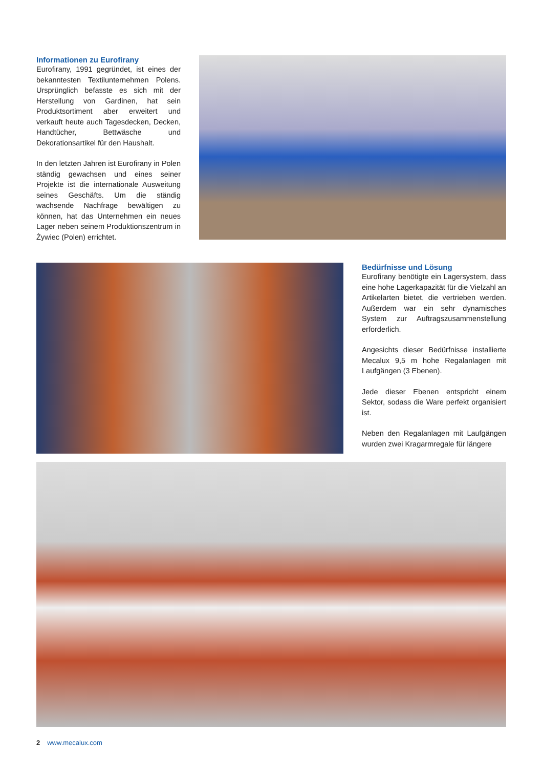Informationen zu Eurofirany
Eurofirany, 1991 gegründet, ist eines der bekanntesten Textilunternehmen Polens. Ursprünglich befasste es sich mit der Herstellung von Gardinen, hat sein Produktsortiment aber erweitert und verkauft heute auch Tagesdecken, Decken, Handtücher, Bettwäsche und Dekorationsartikel für den Haushalt.
In den letzten Jahren ist Eurofirany in Polen ständig gewachsen und eines seiner Projekte ist die internationale Ausweitung seines Geschäfts. Um die ständig wachsende Nachfrage bewältigen zu können, hat das Unternehmen ein neues Lager neben seinem Produktionszentrum in Żywiec (Polen) errichtet.
Bedürfnisse und Lösung
Eurofirany benötigte ein Lagersystem, dass eine hohe Lagerkapazität für die Vielzahl an Artikelarten bietet, die vertrieben werden. Außerdem war ein sehr dynamisches System zur Auftragszusammenstellung erforderlich.
Angesichts dieser Bedürfnisse installierte Mecalux 9,5 m hohe Regalanlagen mit Laufgängen (3 Ebenen).
Jede dieser Ebenen entspricht einem Sektor, sodass die Ware perfekt organisiert ist.
Neben den Regalanlagen mit Laufgängen wurden zwei Kragarmregale für längere
2 www.mecalux.com